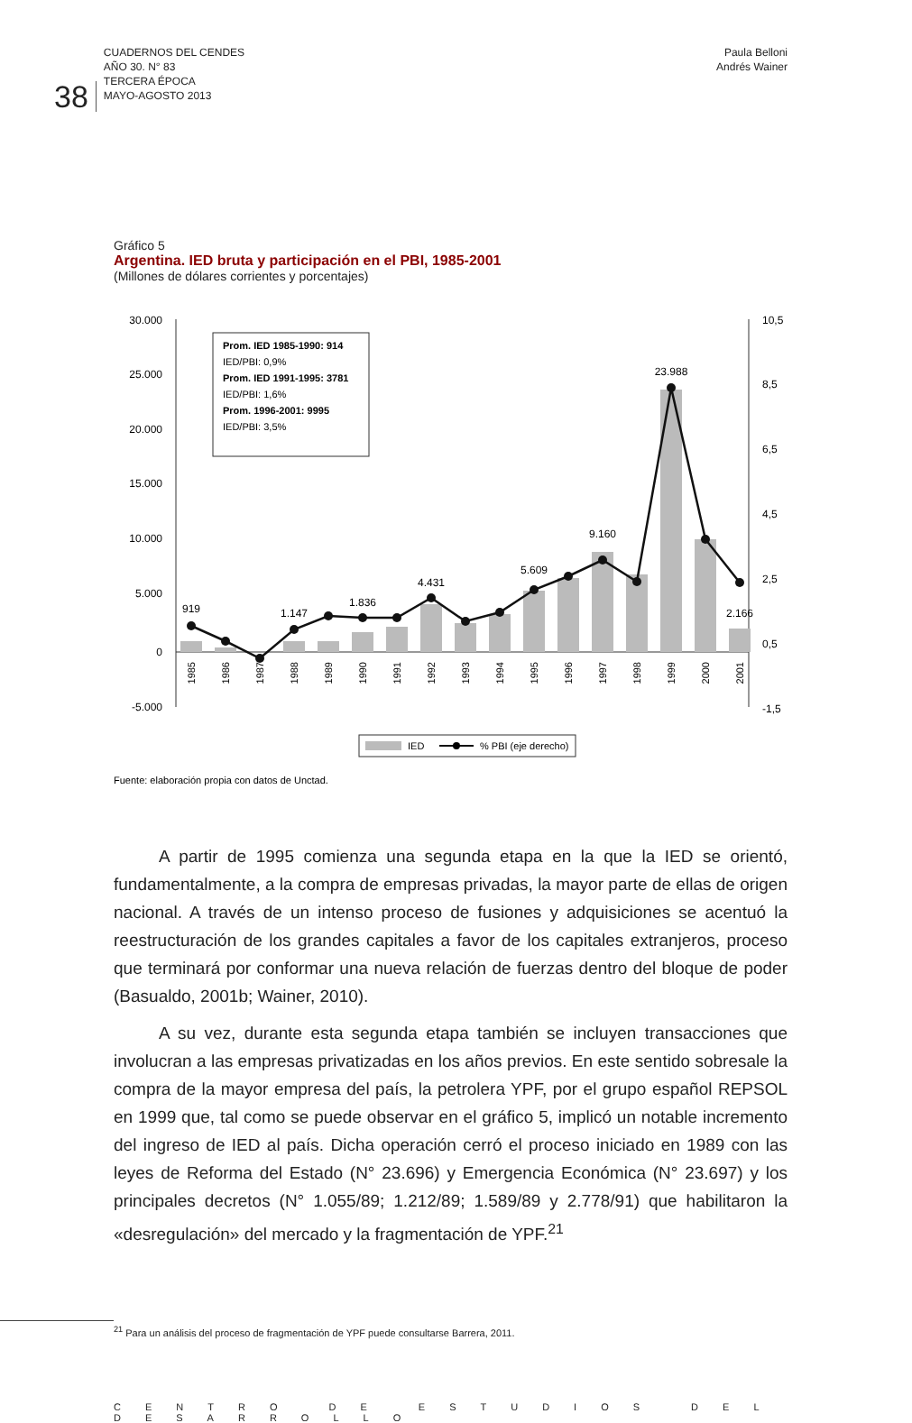38
CUADERNOS DEL CENDES
AÑO 30. N° 83
TERCERA ÉPOCA
MAYO-AGOSTO 2013
Paula Belloni
Andrés Wainer
Gráfico 5
Argentina. IED bruta y participación en el PBI, 1985-2001
(Millones de dólares corrientes y porcentajes)
30.000
25.000
20.000
15.000
10.000
5.000
0
-5.000
10,5
8,5
6,5
4,5
2,5
0,5
-1,5
919
1.147
1.836
4.431
5.609
9.160
23.988
2.166
1985
1986
1987
1988
1989
1990
1991
1992
1993
1994
1995
1996
1997
1998
1999
2000
2001
Prom. IED 1985-1990: 914
IED/PBI: 0,9%
Prom. IED 1991-1995: 3781
IED/PBI: 1,6%
Prom. 1996-2001: 9995
IED/PBI: 3,5%
IED
% PBI (eje derecho)
Fuente: elaboración propia con datos de Unctad.
A partir de 1995 comienza una segunda etapa en la que la IED se orientó, fundamentalmente, a la compra de empresas privadas, la mayor parte de ellas de origen nacional. A través de un intenso proceso de fusiones y adquisiciones se acentuó la reestructuración de los grandes capitales a favor de los capitales extranjeros, proceso que terminará por conformar una nueva relación de fuerzas dentro del bloque de poder (Basualdo, 2001b; Wainer, 2010).
A su vez, durante esta segunda etapa también se incluyen transacciones que involucran a las empresas privatizadas en los años previos. En este sentido sobresale la compra de la mayor empresa del país, la petrolera YPF, por el grupo español REPSOL en 1999 que, tal como se puede observar en el gráfico 5, implicó un notable incremento del ingreso de IED al país. Dicha operación cerró el proceso iniciado en 1989 con las leyes de Reforma del Estado (N° 23.696) y Emergencia Económica (N° 23.697) y los principales decretos (N° 1.055/89; 1.212/89; 1.589/89 y 2.778/91) que habilitaron la «desregulación» del mercado y la fragmentación de YPF.<sup>21</sup>
<sup>21</sup> Para un análisis del proceso de fragmentación de YPF puede consultarse Barrera, 2011.
CENTRO DE ESTUDIOS DEL DESARROLLO